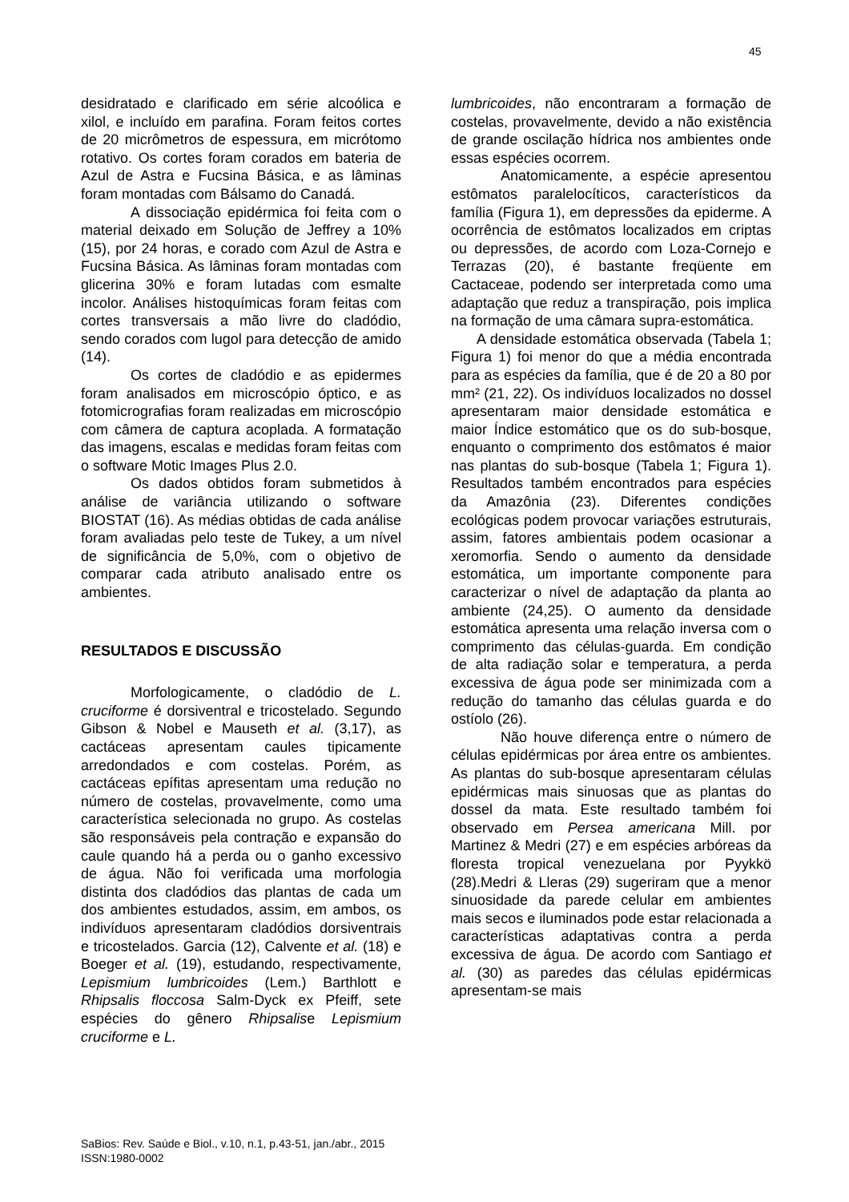45
desidratado e clarificado em série alcoólica e xilol, e incluído em parafina. Foram feitos cortes de 20 micrômetros de espessura, em micrótomo rotativo. Os cortes foram corados em bateria de Azul de Astra e Fucsina Básica, e as lâminas foram montadas com Bálsamo do Canadá.
A dissociação epidérmica foi feita com o material deixado em Solução de Jeffrey a 10% (15), por 24 horas, e corado com Azul de Astra e Fucsina Básica. As lâminas foram montadas com glicerina 30% e foram lutadas com esmalte incolor. Análises histoquímicas foram feitas com cortes transversais a mão livre do cladódio, sendo corados com lugol para detecção de amido (14).
Os cortes de cladódio e as epidermes foram analisados em microscópio óptico, e as fotomicrografias foram realizadas em microscópio com câmera de captura acoplada. A formatação das imagens, escalas e medidas foram feitas com o software Motic Images Plus 2.0.
Os dados obtidos foram submetidos à análise de variância utilizando o software BIOSTAT (16). As médias obtidas de cada análise foram avaliadas pelo teste de Tukey, a um nível de significância de 5,0%, com o objetivo de comparar cada atributo analisado entre os ambientes.
RESULTADOS E DISCUSSÃO
Morfologicamente, o cladódio de L. cruciforme é dorsiventral e tricostelado. Segundo Gibson & Nobel e Mauseth et al. (3,17), as cactáceas apresentam caules tipicamente arredondados e com costelas. Porém, as cactáceas epífitas apresentam uma redução no número de costelas, provavelmente, como uma característica selecionada no grupo. As costelas são responsáveis pela contração e expansão do caule quando há a perda ou o ganho excessivo de água. Não foi verificada uma morfologia distinta dos cladódios das plantas de cada um dos ambientes estudados, assim, em ambos, os indivíduos apresentaram cladódios dorsiventrais e tricostelados. Garcia (12), Calvente et al. (18) e Boeger et al. (19), estudando, respectivamente, Lepismium lumbricoides (Lem.) Barthlott e Rhipsalis floccosa Salm-Dyck ex Pfeiff, sete espécies do gênero Rhipsalise Lepismium cruciforme e L.
lumbricoides, não encontraram a formação de costelas, provavelmente, devido a não existência de grande oscilação hídrica nos ambientes onde essas espécies ocorrem.
Anatomicamente, a espécie apresentou estômatos paralelocíticos, característicos da família (Figura 1), em depressões da epiderme. A ocorrência de estômatos localizados em criptas ou depressões, de acordo com Loza-Cornejo e Terrazas (20), é bastante freqüente em Cactaceae, podendo ser interpretada como uma adaptação que reduz a transpiração, pois implica na formação de uma câmara supra-estomática.
A densidade estomática observada (Tabela 1; Figura 1) foi menor do que a média encontrada para as espécies da família, que é de 20 a 80 por mm² (21, 22). Os indivíduos localizados no dossel apresentaram maior densidade estomática e maior Índice estomático que os do sub-bosque, enquanto o comprimento dos estômatos é maior nas plantas do sub-bosque (Tabela 1; Figura 1). Resultados também encontrados para espécies da Amazônia (23). Diferentes condições ecológicas podem provocar variações estruturais, assim, fatores ambientais podem ocasionar a xeromorfia. Sendo o aumento da densidade estomática, um importante componente para caracterizar o nível de adaptação da planta ao ambiente (24,25). O aumento da densidade estomática apresenta uma relação inversa com o comprimento das células-guarda. Em condição de alta radiação solar e temperatura, a perda excessiva de água pode ser minimizada com a redução do tamanho das células guarda e do ostíolo (26).
Não houve diferença entre o número de células epidérmicas por área entre os ambientes. As plantas do sub-bosque apresentaram células epidérmicas mais sinuosas que as plantas do dossel da mata. Este resultado também foi observado em Persea americana Mill. por Martinez & Medri (27) e em espécies arbóreas da floresta tropical venezuelana por Pyykkö (28).Medri & Lleras (29) sugeriram que a menor sinuosidade da parede celular em ambientes mais secos e iluminados pode estar relacionada a características adaptativas contra a perda excessiva de água. De acordo com Santiago et al. (30) as paredes das células epidérmicas apresentam-se mais
SaBios: Rev. Saúde e Biol., v.10, n.1, p.43-51, jan./abr., 2015
ISSN:1980-0002